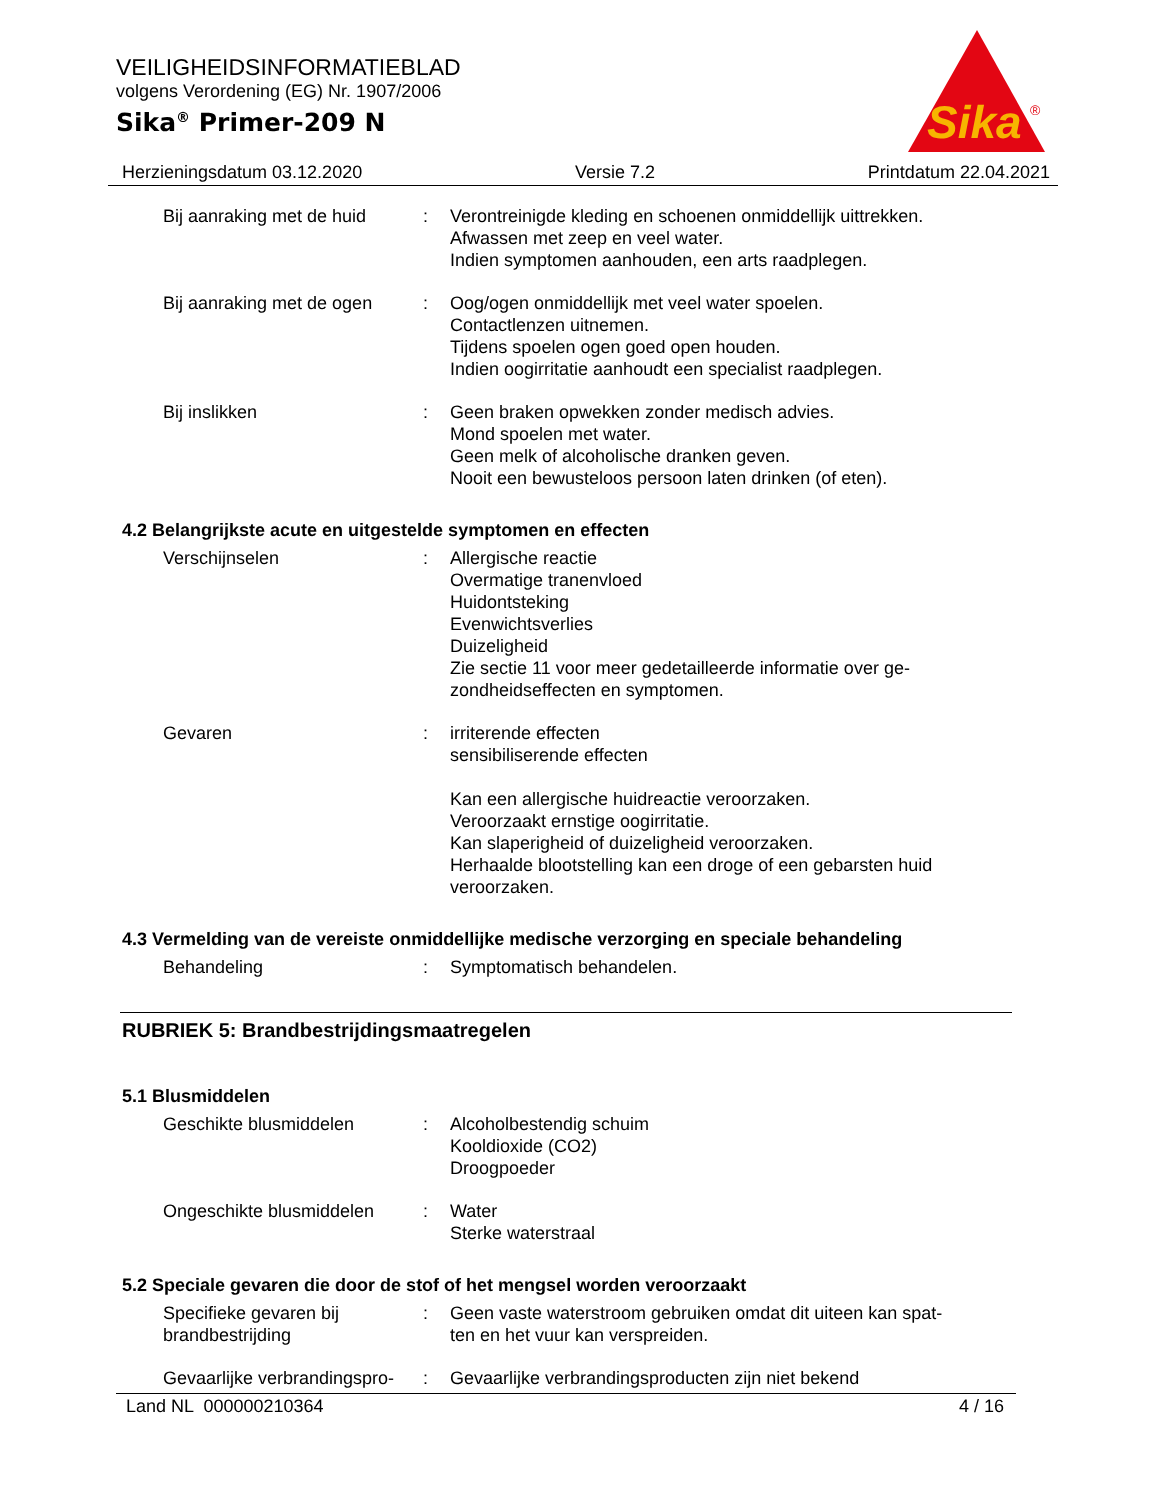VEILIGHEIDSINFORMATIEBLAD
volgens Verordening (EG) Nr. 1907/2006
Sika<sup>®</sup> Primer-209 N
Sika
®
Herzieningsdatum 03.12.2020 Versie 7.2 Printdatum 22.04.2021
Bij aanraking met de huid
: Verontreinigde kleding en schoenen onmiddellijk uittrekken.
Afwassen met zeep en veel water.
Indien symptomen aanhouden, een arts raadplegen.
Bij aanraking met de ogen
: Oog/ogen onmiddellijk met veel water spoelen.
Contactlenzen uitnemen.
Tijdens spoelen ogen goed open houden.
Indien oogirritatie aanhoudt een specialist raadplegen.
Bij inslikken : Geen braken opwekken zonder medisch advies.
Mond spoelen met water.
Geen melk of alcoholische dranken geven.
Nooit een bewusteloos persoon laten drinken (of eten).
4.2 Belangrijkste acute en uitgestelde symptomen en effecten
Verschijnselen : Allergische reactie
Overmatige tranenvloed
Huidontsteking
Evenwichtsverlies
Duizeligheid
Zie sectie 11 voor meer gedetailleerde informatie over ge-
zondheidseffecten en symptomen.
Gevaren : irriterende effecten
sensibiliserende effecten
Kan een allergische huidreactie veroorzaken.
Veroorzaakt ernstige oogirritatie.
Kan slaperigheid of duizeligheid veroorzaken.
Herhaalde blootstelling kan een droge of een gebarsten huid veroorzaken.
4.3 Vermelding van de vereiste onmiddellijke medische verzorging en speciale behandeling
Behandeling : Symptomatisch behandelen.
RUBRIEK 5: Brandbestrijdingsmaatregelen
5.1 Blusmiddelen
Geschikte blusmiddelen : Alcoholbestendig schuim
Kooldioxide (CO2)
Droogpoeder
Ongeschikte blusmiddelen : Water
Sterke waterstraal
5.2 Speciale gevaren die door de stof of het mengsel worden veroorzaakt
Specifieke gevaren bij brandbestrijding
: Geen vaste waterstroom gebruiken omdat dit uiteen kan spat-
ten en het vuur kan verspreiden.
Gevaarlijke verbrandingspro-
: Gevaarlijke verbrandingsproducten zijn niet bekend
Land NL 000000210364 4 / 16